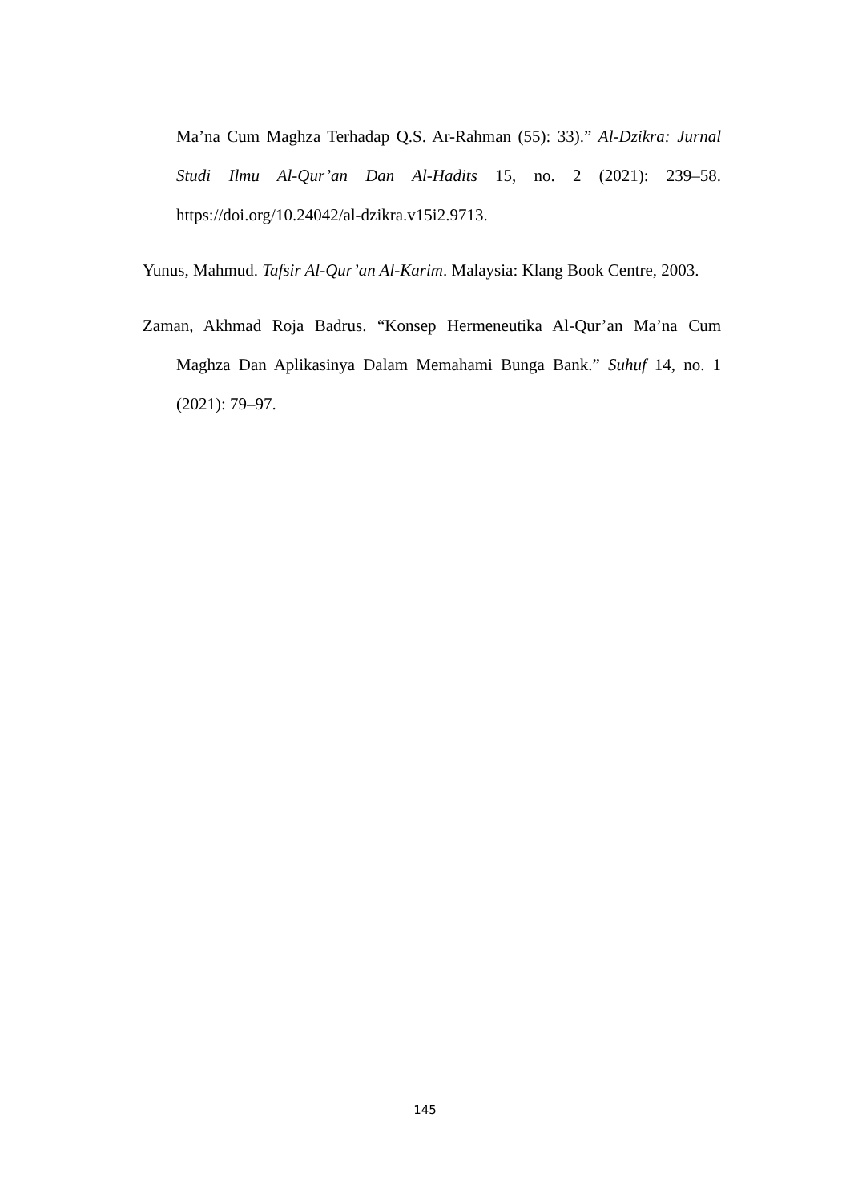Ma’na Cum Maghza Terhadap Q.S. Ar-Rahman (55): 33).” Al-Dzikra: Jurnal Studi Ilmu Al-Qur’an Dan Al-Hadits 15, no. 2 (2021): 239–58. https://doi.org/10.24042/al-dzikra.v15i2.9713.
Yunus, Mahmud. Tafsir Al-Qur’an Al-Karim. Malaysia: Klang Book Centre, 2003.
Zaman, Akhmad Roja Badrus. “Konsep Hermeneutika Al-Qur’an Ma’na Cum Maghza Dan Aplikasinya Dalam Memahami Bunga Bank.” Suhuf 14, no. 1 (2021): 79–97.
145